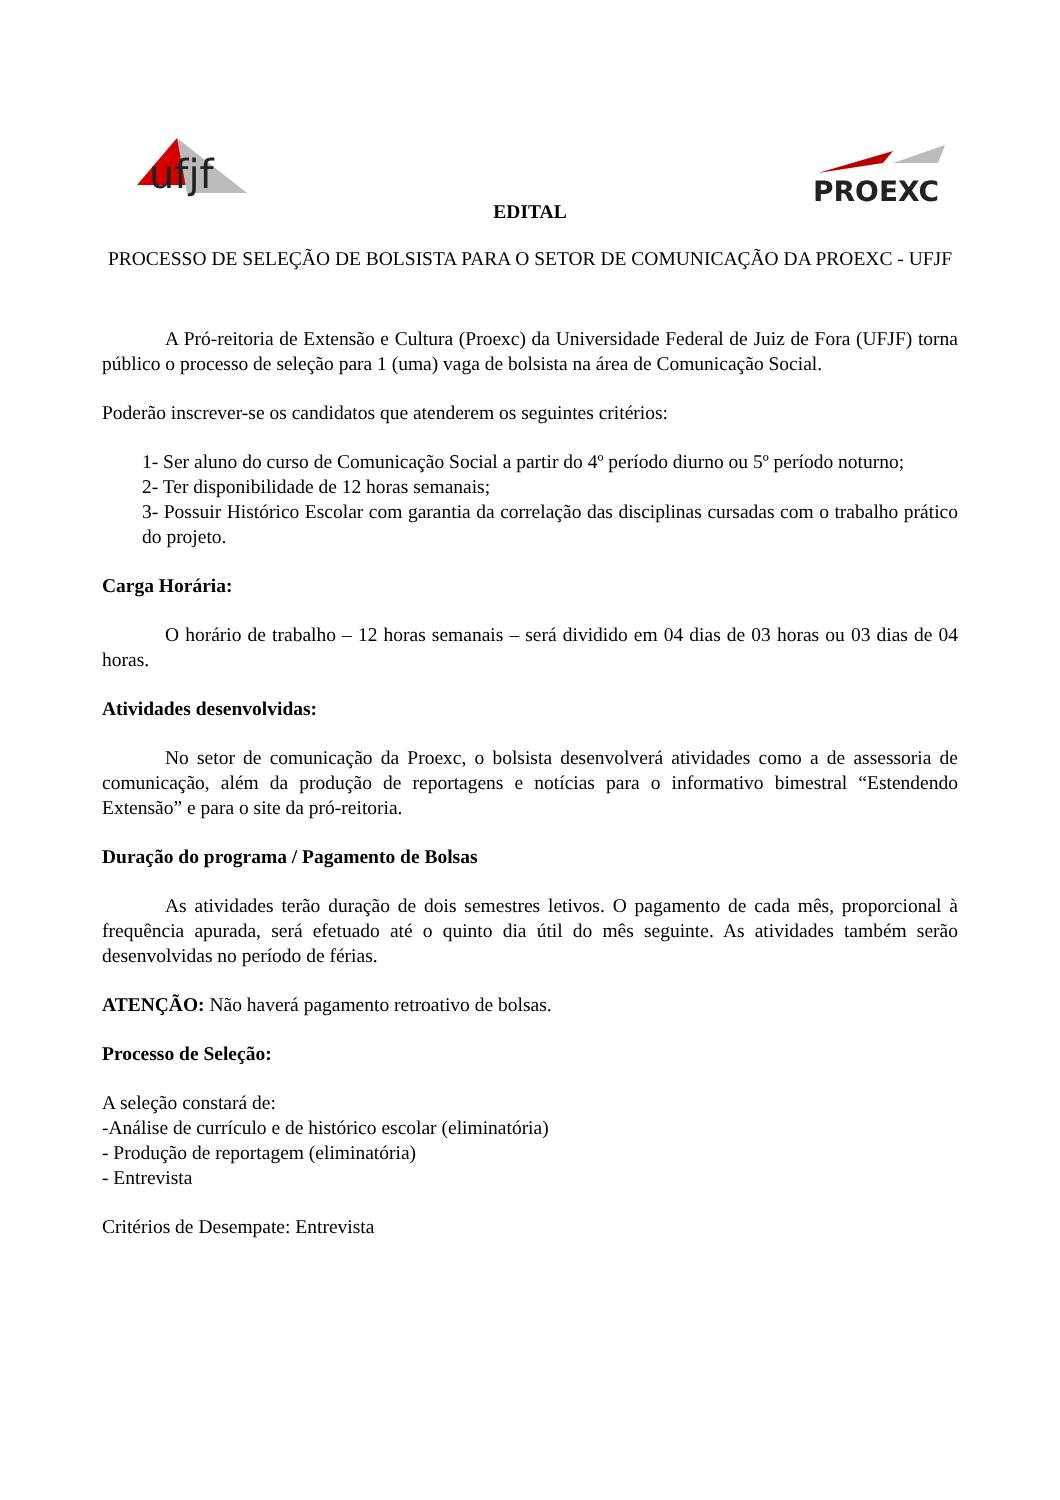ufjf
PROEXC
EDITAL
PROCESSO DE SELEÇÃO DE BOLSISTA PARA O SETOR DE COMUNICAÇÃO DA PROEXC - UFJF
A Pró-reitoria de Extensão e Cultura (Proexc) da Universidade Federal de Juiz de Fora (UFJF) torna público o processo de seleção para 1 (uma) vaga de bolsista na área de Comunicação Social.
Poderão inscrever-se os candidatos que atenderem os seguintes critérios:
1- Ser aluno do curso de Comunicação Social a partir do 4º período diurno ou 5º período noturno;
2- Ter disponibilidade de 12 horas semanais;
3- Possuir Histórico Escolar com garantia da correlação das disciplinas cursadas com o trabalho prático do projeto.
Carga Horária:
O horário de trabalho – 12 horas semanais – será dividido em 04 dias de 03 horas ou 03 dias de 04 horas.
Atividades desenvolvidas:
No setor de comunicação da Proexc, o bolsista desenvolverá atividades como a de assessoria de comunicação, além da produção de reportagens e notícias para o informativo bimestral “Estendendo Extensão” e para o site da pró-reitoria.
Duração do programa / Pagamento de Bolsas
As atividades terão duração de dois semestres letivos. O pagamento de cada mês, proporcional à frequência apurada, será efetuado até o quinto dia útil do mês seguinte. As atividades também serão desenvolvidas no período de férias.
ATENÇÃO: Não haverá pagamento retroativo de bolsas.
Processo de Seleção:
A seleção constará de:
-Análise de currículo e de histórico escolar (eliminatória)
- Produção de reportagem (eliminatória)
- Entrevista
Critérios de Desempate: Entrevista